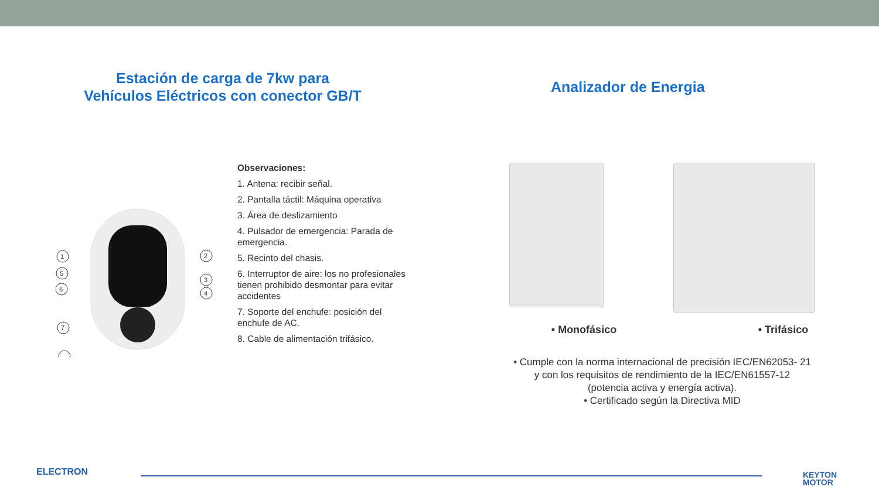Estación de carga de 7kw para
Vehículos Eléctricos con conector GB/T
1
2
5
6
3
4
7
Observaciones:
1. Antena: recibir señal.
2. Pantalla táctil: Máquina operativa
3. Área de deslizamiento
4. Pulsador de emergencia: Parada de emergencia.
5. Recinto del chasis.
6. Interruptor de aire: los no profesionales tienen prohibido desmontar para evitar accidentes
7. Soporte del enchufe: posición del enchufe de AC.
8. Cable de alimentación trifásico.
Analizador de Energia
• Monofásico • Trifásico
• Cumple con la norma internacional de precisión IEC/EN62053- 21
y con los requisitos de rendimiento de la IEC/EN61557-12
(potencia activa y energía activa).
• Certificado según la Directiva MID
ELECTRON
KEYTON
MOTOR